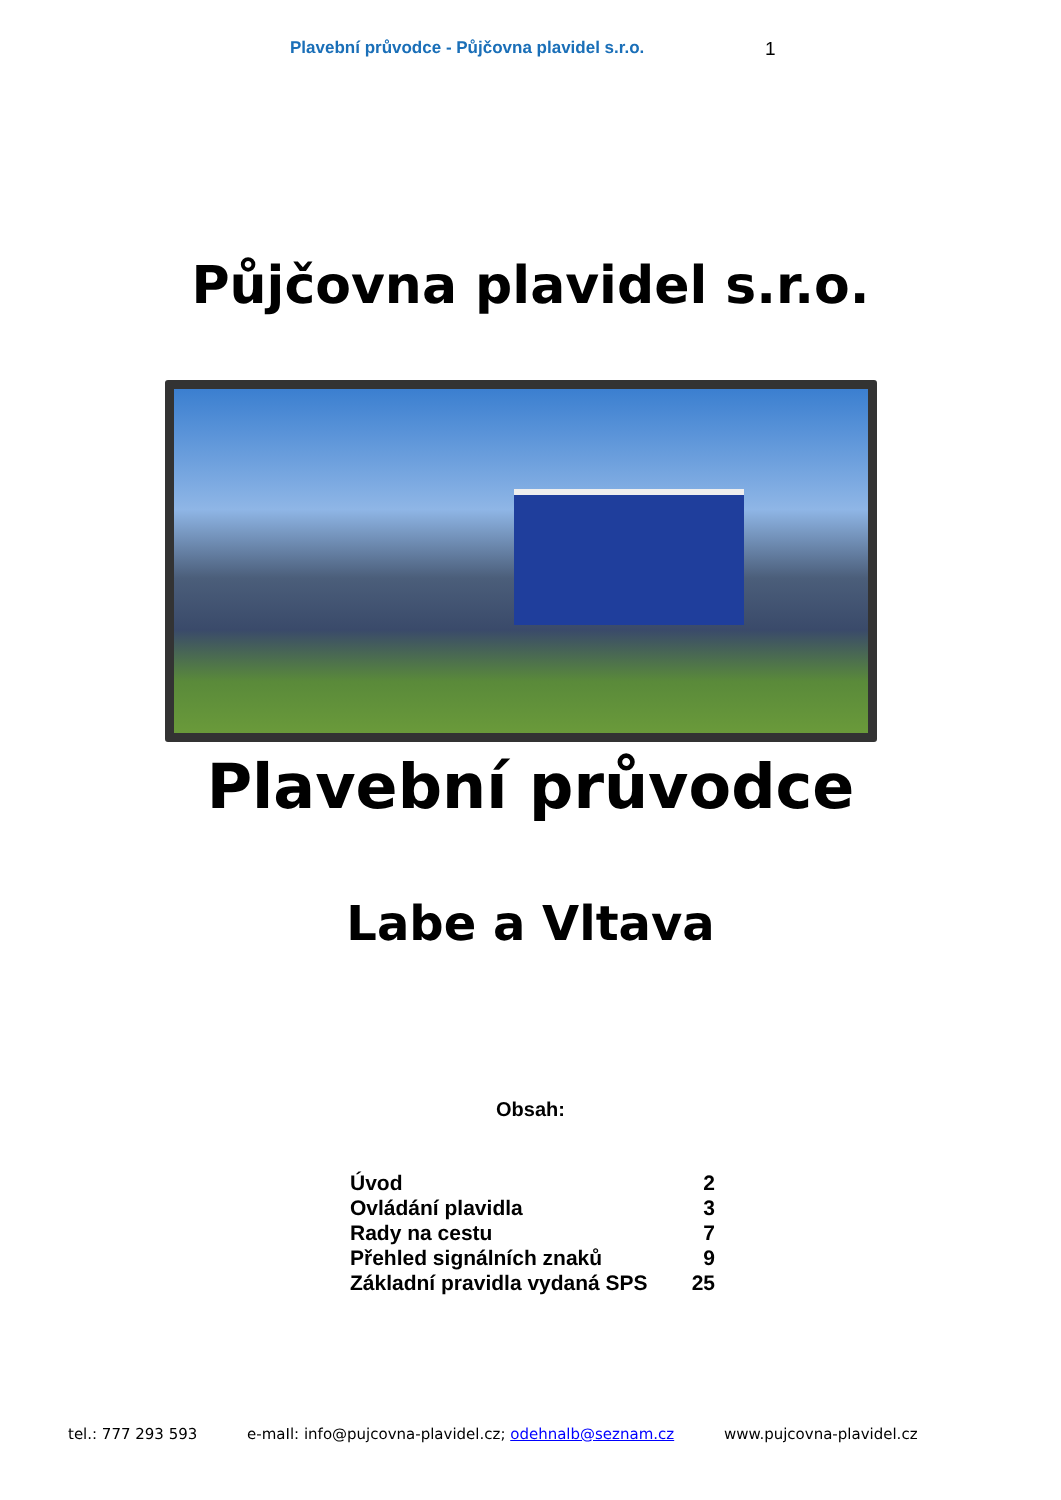Plavební průvodce - Půjčovna plavidel s.r.o. 1
Půjčovna plavidel s.r.o.
Plavební průvodce
Labe a Vltava
Obsah:
Úvod 2
Ovládání plavidla 3
Rady na cestu 7
Přehled signálních znaků 9
Základní pravidla vydaná SPS 25
tel.: 777 293 593 e-maIl: info@pujcovna-plavidel.cz; odehnalb@seznam.cz www.pujcovna-plavidel.cz